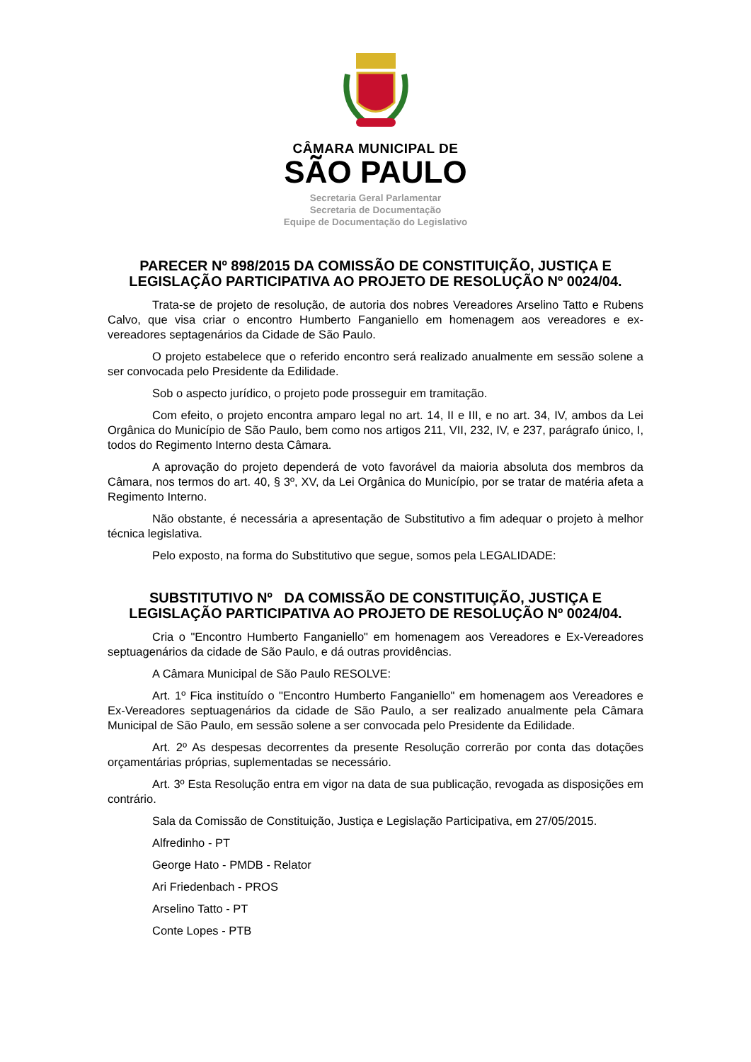CÂMARA MUNICIPAL DE
SÃO PAULO
Secretaria Geral Parlamentar
Secretaria de Documentação
Equipe de Documentação do Legislativo
PARECER Nº 898/2015 DA COMISSÃO DE CONSTITUIÇÃO, JUSTIÇA E LEGISLAÇÃO PARTICIPATIVA AO PROJETO DE RESOLUÇÃO Nº 0024/04.
Trata-se de projeto de resolução, de autoria dos nobres Vereadores Arselino Tatto e Rubens Calvo, que visa criar o encontro Humberto Fanganiello em homenagem aos vereadores e ex-vereadores septagenários da Cidade de São Paulo.
O projeto estabelece que o referido encontro será realizado anualmente em sessão solene a ser convocada pelo Presidente da Edilidade.
Sob o aspecto jurídico, o projeto pode prosseguir em tramitação.
Com efeito, o projeto encontra amparo legal no art. 14, II e III, e no art. 34, IV, ambos da Lei Orgânica do Município de São Paulo, bem como nos artigos 211, VII, 232, IV, e 237, parágrafo único, I, todos do Regimento Interno desta Câmara.
A aprovação do projeto dependerá de voto favorável da maioria absoluta dos membros da Câmara, nos termos do art. 40, § 3º, XV, da Lei Orgânica do Município, por se tratar de matéria afeta a Regimento Interno.
Não obstante, é necessária a apresentação de Substitutivo a fim adequar o projeto à melhor técnica legislativa.
Pelo exposto, na forma do Substitutivo que segue, somos pela LEGALIDADE:
SUBSTITUTIVO Nº DA COMISSÃO DE CONSTITUIÇÃO, JUSTIÇA E LEGISLAÇÃO PARTICIPATIVA AO PROJETO DE RESOLUÇÃO Nº 0024/04.
Cria o "Encontro Humberto Fanganiello" em homenagem aos Vereadores e Ex-Vereadores septuagenários da cidade de São Paulo, e dá outras providências.
A Câmara Municipal de São Paulo RESOLVE:
Art. 1º Fica instituído o "Encontro Humberto Fanganiello" em homenagem aos Vereadores e Ex-Vereadores septuagenários da cidade de São Paulo, a ser realizado anualmente pela Câmara Municipal de São Paulo, em sessão solene a ser convocada pelo Presidente da Edilidade.
Art. 2º As despesas decorrentes da presente Resolução correrão por conta das dotações orçamentárias próprias, suplementadas se necessário.
Art. 3º Esta Resolução entra em vigor na data de sua publicação, revogada as disposições em contrário.
Sala da Comissão de Constituição, Justiça e Legislação Participativa, em 27/05/2015.
Alfredinho - PT
George Hato - PMDB - Relator
Ari Friedenbach - PROS
Arselino Tatto - PT
Conte Lopes - PTB